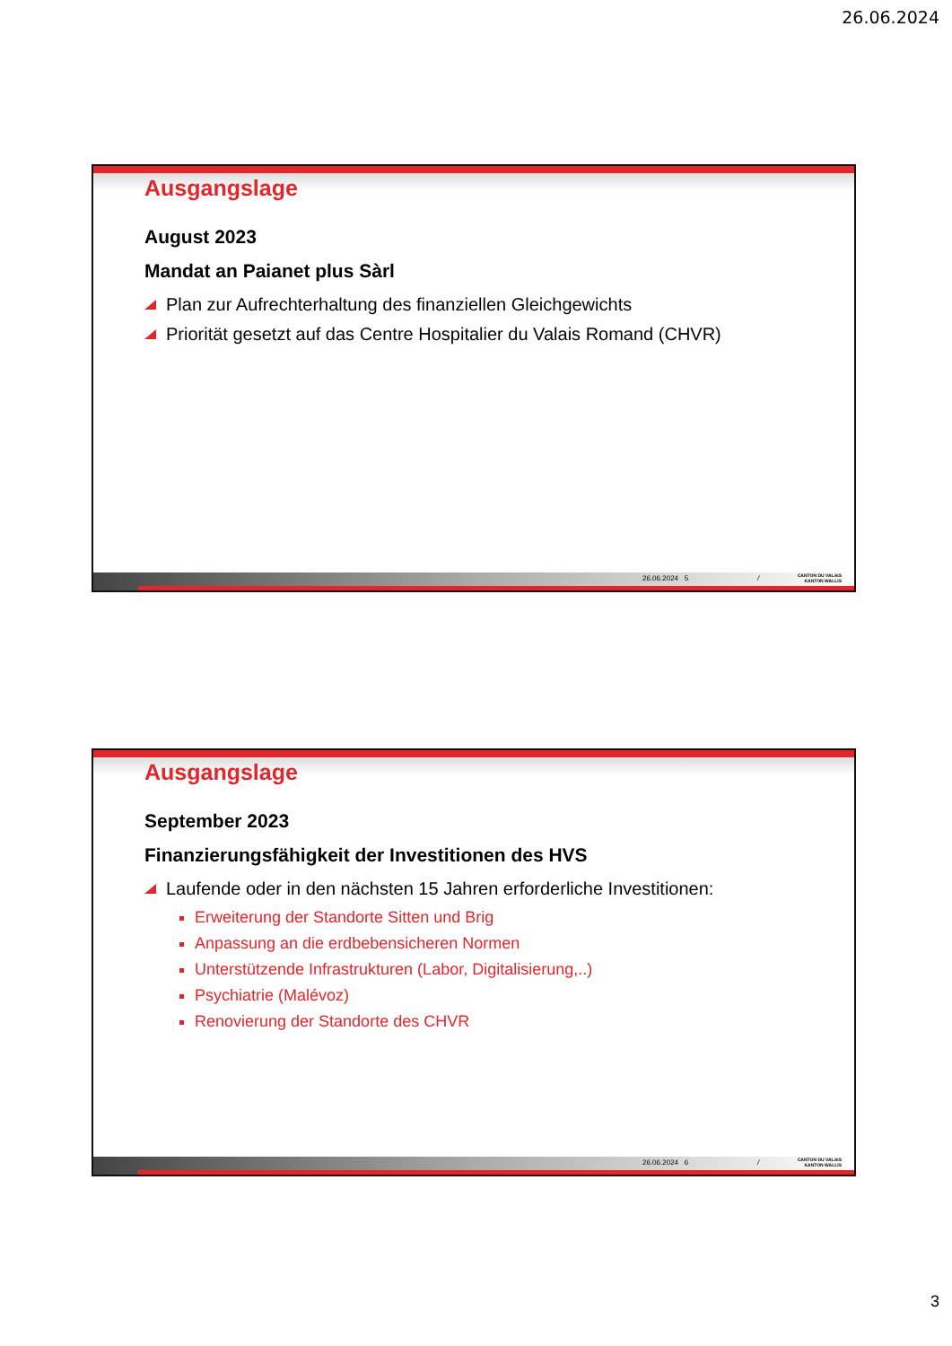26.06.2024
Ausgangslage
August 2023
Mandat an Paianet plus Sàrl
Plan zur Aufrechterhaltung des finanziellen Gleichgewichts
Priorität gesetzt auf das Centre Hospitalier du Valais Romand (CHVR)
26.06.2024 5 / CANTON DU VALAIS
KANTON WALLIS
Ausgangslage
September 2023
Finanzierungsfähigkeit der Investitionen des HVS
Laufende oder in den nächsten 15 Jahren erforderliche Investitionen:
Erweiterung der Standorte Sitten und Brig
Anpassung an die erdbebensicheren Normen
Unterstützende Infrastrukturen (Labor, Digitalisierung,..)
Psychiatrie (Malévoz)
Renovierung der Standorte des CHVR
26.06.2024 6 / CANTON DU VALAIS
KANTON WALLIS
3